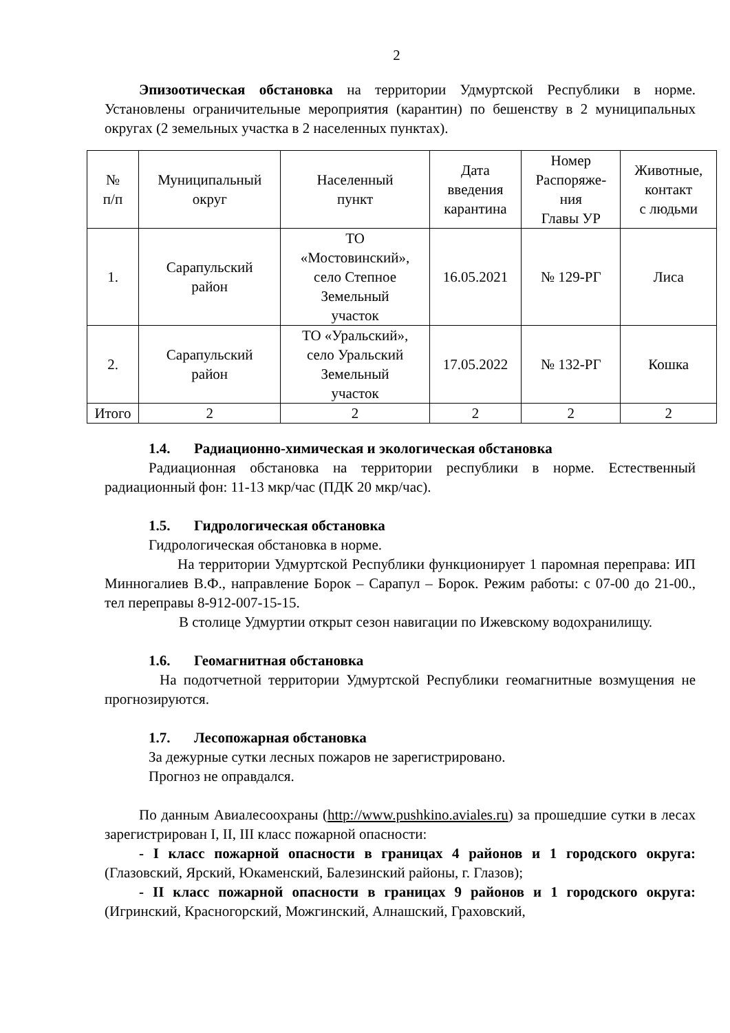2
Эпизоотическая обстановка на территории Удмуртской Республики в норме. Установлены ограничительные мероприятия (карантин) по бешенству в 2 муниципальных округах (2 земельных участка в 2 населенных пунктах).
| № п/п | Муниципальный округ | Населенный пункт | Дата введения карантина | Номер Распоряже- ния Главы УР | Животные, контакт с людьми |
| --- | --- | --- | --- | --- | --- |
| 1. | Сарапульский район | ТО «Мостовинский», село Степное Земельный участок | 16.05.2021 | № 129-РГ | Лиса |
| 2. | Сарапульский район | ТО «Уральский», село Уральский Земельный участок | 17.05.2022 | № 132-РГ | Кошка |
| Итого | 2 | 2 | 2 | 2 | 2 |
1.4. Радиационно-химическая и экологическая обстановка
Радиационная обстановка на территории республики в норме. Естественный радиационный фон: 11-13 мкр/час (ПДК 20 мкр/час).
1.5. Гидрологическая обстановка
Гидрологическая обстановка в норме.
На территории Удмуртской Республики функционирует 1 паромная переправа: ИП Минногалиев В.Ф., направление Борок – Сарапул – Борок. Режим работы: с 07-00 до 21-00., тел переправы 8-912-007-15-15.
В столице Удмуртии открыт сезон навигации по Ижевскому водохранилищу.
1.6. Геомагнитная обстановка
На подотчетной территории Удмуртской Республики геомагнитные возмущения не прогнозируются.
1.7. Лесопожарная обстановка
За дежурные сутки лесных пожаров не зарегистрировано.
Прогноз не оправдался.
По данным Авиалесоохраны (http://www.pushkino.aviales.ru) за прошедшие сутки в лесах зарегистрирован I, II, III класс пожарной опасности:
- I класс пожарной опасности в границах 4 районов и 1 городского округа: (Глазовский, Ярский, Юкаменский, Балезинский районы, г. Глазов);
- II класс пожарной опасности в границах 9 районов и 1 городского округа: (Игринский, Красногорский, Можгинский, Алнашский, Граховский,